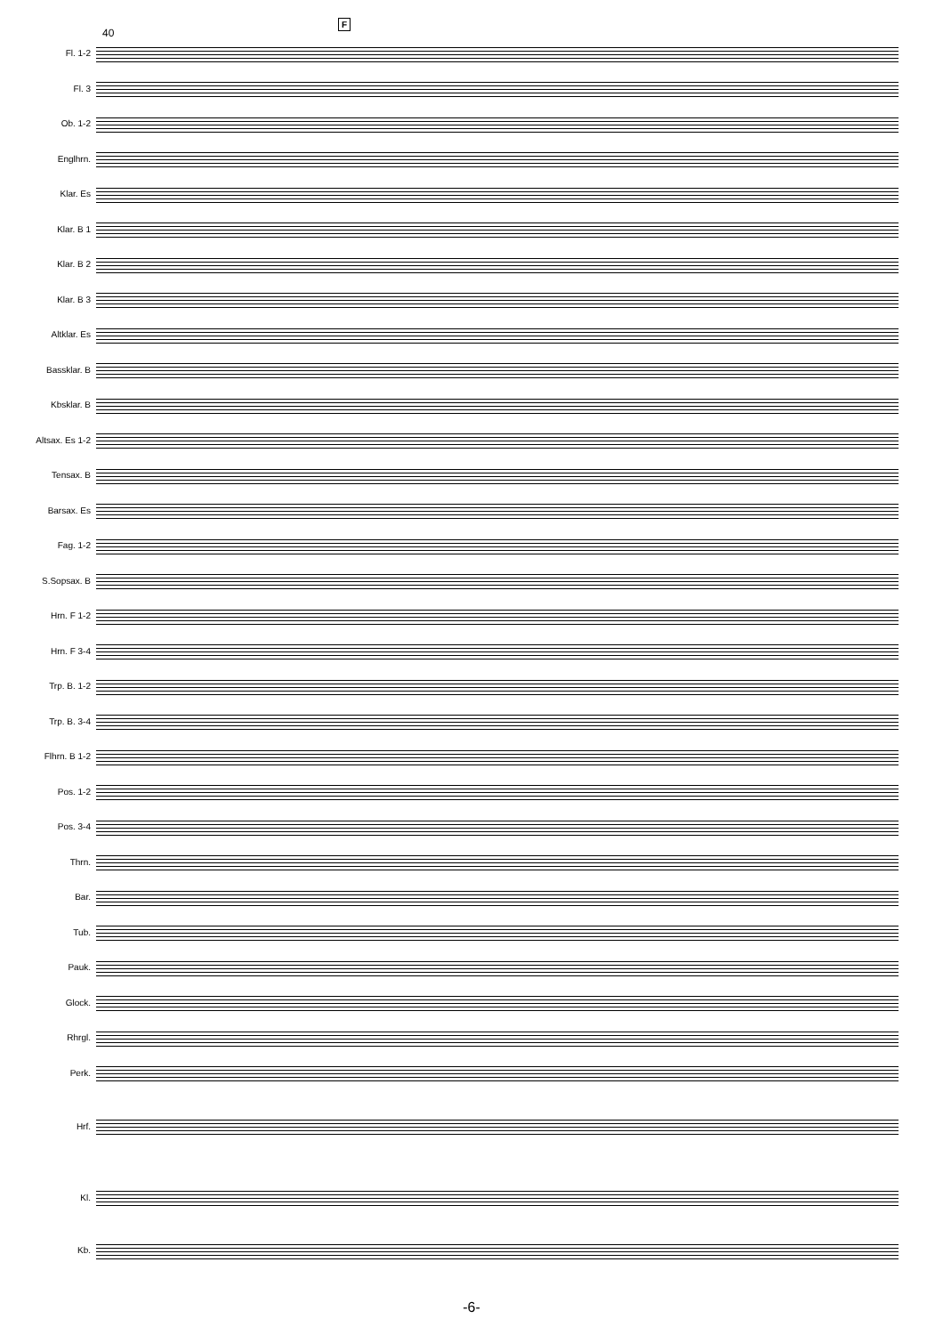F
40
Fl. 1-2
Fl. 3
Ob. 1-2
Englhrn.
Klar. Es
Klar. B 1
Klar. B 2
Klar. B 3
Altklar. Es
Bassklar. B
Kbsklar. B
Altsax. Es 1-2
Tensax. B
Barsax. Es
Fag. 1-2
S.Sopsax. B
Hrn. F 1-2
Hrn. F 3-4
Trp. B. 1-2
Trp. B. 3-4
Flhrn. B 1-2
Pos. 1-2
Pos. 3-4
Thrn.
Bar.
Tub.
Pauk.
Glock.
Rhrgl.
Perk.
Hrf.
Kl.
Kb.
-6-